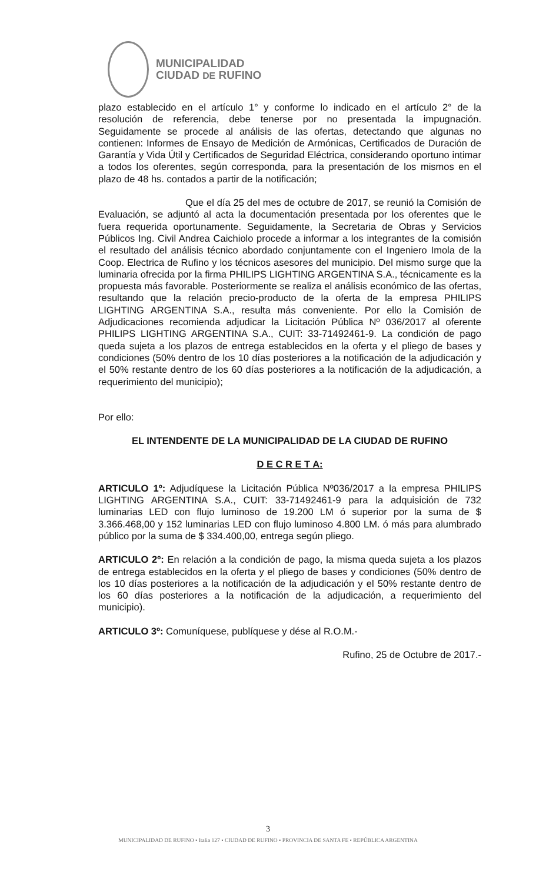MUNICIPALIDAD
CIUDAD DE RUFINO
plazo establecido en el artículo 1° y conforme lo indicado en el artículo 2° de la resolución de referencia, debe tenerse por no presentada la impugnación. Seguidamente se procede al análisis de las ofertas, detectando que algunas no contienen: Informes de Ensayo de Medición de Armónicas, Certificados de Duración de Garantía y Vida Útil y Certificados de Seguridad Eléctrica, considerando oportuno intimar a todos los oferentes, según corresponda, para la presentación de los mismos en el plazo de 48 hs. contados a partir de la notificación;
Que el día 25 del mes de octubre de 2017, se reunió la Comisión de Evaluación, se adjuntó al acta la documentación presentada por los oferentes que le fuera requerida oportunamente. Seguidamente, la Secretaria de Obras y Servicios Públicos Ing. Civil Andrea Caichiolo procede a informar a los integrantes de la comisión el resultado del análisis técnico abordado conjuntamente con el Ingeniero Imola de la Coop. Electrica de Rufino y los técnicos asesores del municipio. Del mismo surge que la luminaria ofrecida por la firma PHILIPS LIGHTING ARGENTINA S.A., técnicamente es la propuesta más favorable. Posteriormente se realiza el análisis económico de las ofertas, resultando que la relación precio-producto de la oferta de la empresa PHILIPS LIGHTING ARGENTINA S.A., resulta más conveniente. Por ello la Comisión de Adjudicaciones recomienda adjudicar la Licitación Pública Nº 036/2017 al oferente PHILIPS LIGHTING ARGENTINA S.A., CUIT: 33-71492461-9. La condición de pago queda sujeta a los plazos de entrega establecidos en la oferta y el pliego de bases y condiciones (50% dentro de los 10 días posteriores a la notificación de la adjudicación y el 50% restante dentro de los 60 días posteriores a la notificación de la adjudicación, a requerimiento del municipio);
Por ello:
EL INTENDENTE DE LA MUNICIPALIDAD DE LA CIUDAD DE RUFINO
D E C R E T A:
ARTICULO 1º: Adjudíquese la Licitación Pública Nº036/2017 a la empresa PHILIPS LIGHTING ARGENTINA S.A., CUIT: 33-71492461-9 para la adquisición de 732 luminarias LED con flujo luminoso de 19.200 LM ó superior por la suma de $ 3.366.468,00 y 152 luminarias LED con flujo luminoso 4.800 LM. ó más para alumbrado público por la suma de $ 334.400,00, entrega según pliego.
ARTICULO 2º: En relación a la condición de pago, la misma queda sujeta a los plazos de entrega establecidos en la oferta y el pliego de bases y condiciones (50% dentro de los 10 días posteriores a la notificación de la adjudicación y el 50% restante dentro de los 60 días posteriores a la notificación de la adjudicación, a requerimiento del municipio).
ARTICULO 3º: Comuníquese, publíquese y dése al R.O.M.-
Rufino, 25 de Octubre de 2017.-
3
MUNICIPALIDAD DE RUFINO • Italia 127 • CIUDAD DE RUFINO • PROVINCIA DE SANTA FE • REPÚBLICA ARGENTINA